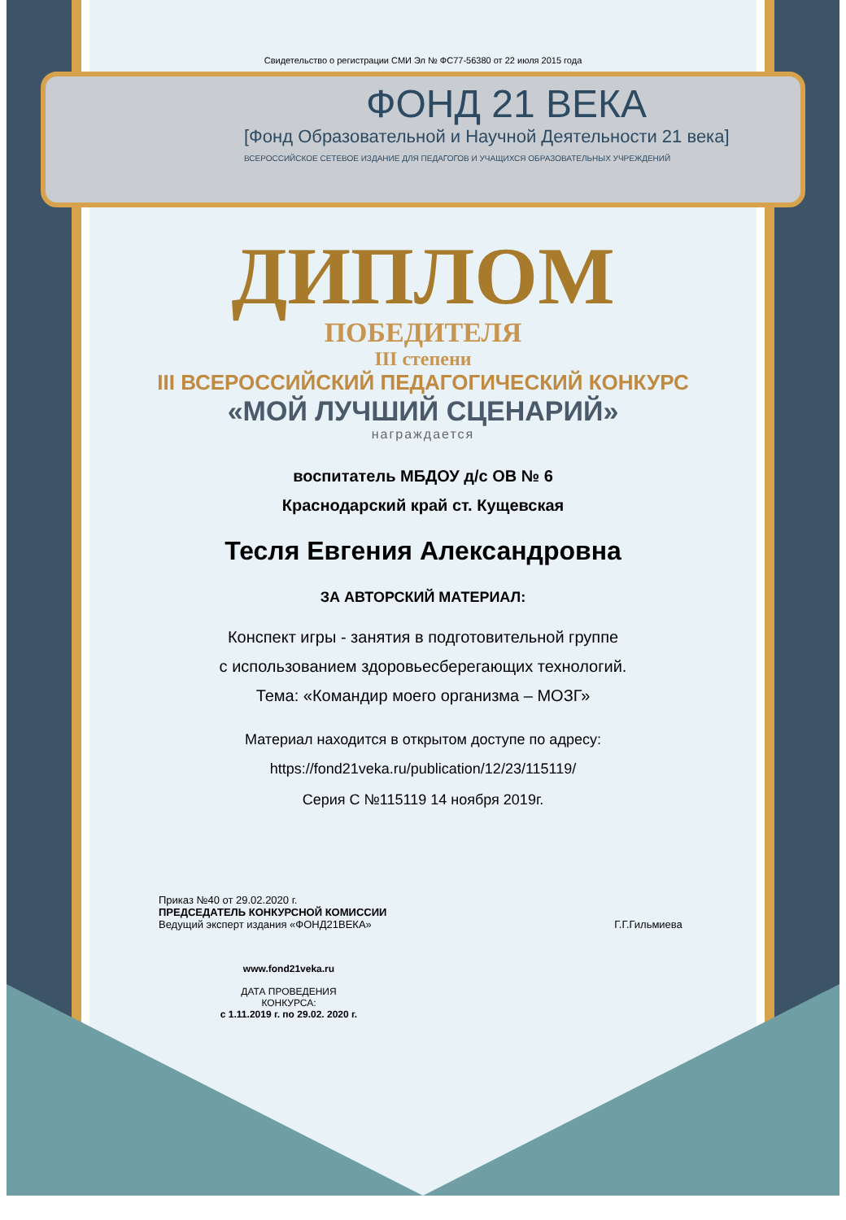Свидетельство о регистрации СМИ Эл № ФС77-56380 от 22 июля 2015 года
ФОНД 21 ВЕКА
[Фонд Образовательной и Научной Деятельности 21 века]
ВСЕРОССИЙСКОЕ СЕТЕВОЕ ИЗДАНИЕ ДЛЯ ПЕДАГОГОВ И УЧАЩИХСЯ ОБРАЗОВАТЕЛЬНЫХ УЧРЕЖДЕНИЙ
ДИПЛОМ
ПОБЕДИТЕЛЯ
III степени
III ВСЕРОССИЙСКИЙ ПЕДАГОГИЧЕСКИЙ КОНКУРС
«МОЙ ЛУЧШИЙ СЦЕНАРИЙ»
награждается
воспитатель МБДОУ д/с ОВ № 6
Краснодарский край ст. Кущевская
Тесля Евгения Александровна
ЗА АВТОРСКИЙ МАТЕРИАЛ:
Конспект игры - занятия в подготовительной группе
с использованием здоровьесберегающих технологий.
Тема: «Командир моего организма – МОЗГ»
Материал находится в открытом доступе по адресу:
https://fond21veka.ru/publication/12/23/115119/
Серия С №115119 14 ноября 2019г.
Приказ №40 от 29.02.2020 г.
ПРЕДСЕДАТЕЛЬ КОНКУРСНОЙ КОМИССИИ
Ведущий эксперт издания «ФОНД21ВЕКА»
Г.Г.Гильмиева
www.fond21veka.ru
ДАТА ПРОВЕДЕНИЯ КОНКУРСА:
с 1.11.2019 г. по 29.02. 2020 г.